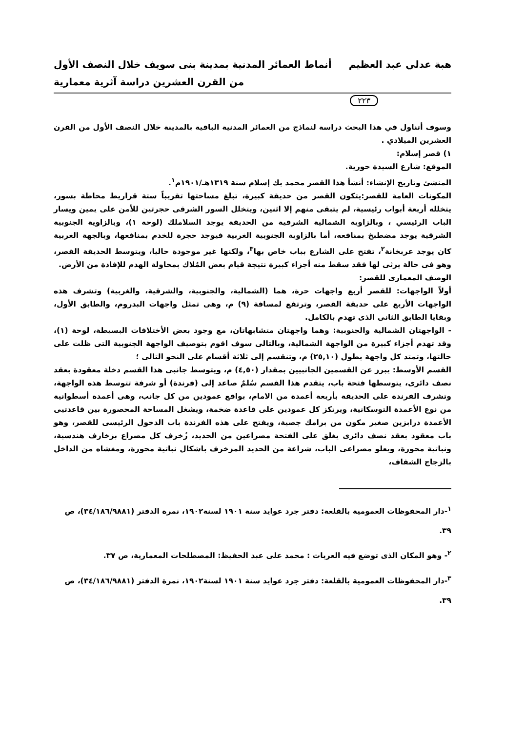هبة عدلي عبد العظيم أنماط العمائر المدنية بمدينة بنى سويف خلال النصف الأول
من القرن العشرين دراسة آثرية معمارية
٢٢٣
وسوف أتناول في هذا البحث دراسة لنماذج من العمائر المدنية الباقية بالمدينة خلال النصف الأول من القرن العشرين الميلادي .
١) قصر إسلام:
الموقع: شارع السيدة حورية.
المنشئ وتاريخ الإنشاء: أنشأ هذا القصر محمد بك إسلام سنة ١٣١٩هـ/١٩٠١م<sup>١</sup>.
المكونات العامة للقصر:يتكون القصر من حديقة كبيرة، تبلغ مساحتها تقريباً ستة قراريط محاطة بسور، يتخلله أربعة أبواب رئيسية، لم يتبقى منهم إلا اثنين، ويتخلل السور الشرقى حجرتين للأمن على يمين ويسار الباب الرئيسي ، وبالزاوية الشمالية الشرقية من الحديقة يوجد السلاملك (لوحة ١)، وبالزاوية الجنوبية الشرقية يوجد مضطبخ بمنافعه، أما بالزاوية الجنوبية الغربية فيوجد حجرة للخدم بمنافعها، وبالجهة الغربية كان يوجد عربخانة<sup>٢</sup>، تفتح على الشارع بباب خاص بها<sup>٣</sup>، ولكنها غير موجودة حاليا، ويتوسط الحديقة القصر، وهو فى حالة يرثى لها فقد سقط منه أجزاء كبيرة نتيجة قيام بعض المُلاك بمحاولة الهدم للإفادة من الأرض.
الوصف المعمارى للقصر:
أولاً الواجهات: للقصر أربع واجهات حرة، هما (الشمالية، والجنوبية، والشرقية، والغربية) وتشرف هذه الواجهات الأربع على حديقة القصر، وترتفع لمسافة (٩) م، وهى تمثل واجهات البدروم، والطابق الأول، وبقايا الطابق الثانى الذى تهدم بالكامل.
- الواجهتان الشمالية والجنوبية: وهما واجهتان متشابهاتان، مع وجود بعض الأختلافات البسيطة، لوحة (١)، وقد تهدم أجزاء كبيرة من الواجهة الشمالية، وبالتالى سوف اقوم بتوصيف الواجهة الجنوبية التى ظلت على حالتها، وتمتد كل واجهة بطول (٢٥,١٠) م، وتنقسم إلى ثلاثة أقسام على النحو التالى ؛
القسم الأوسط: يبرز عن القسمين الجانبيين بمقدار (٤,٥٠) م، ويتوسط جانبى هذا القسم دخلة معقودة بعقد نصف دائرى، يتوسطها فتحة باب، يتقدم هذا القسم سُلمٌ صاعد إلى (فرندة) أو شرفة تتوسط هذه الواجهة، وتشرف الفرندة على الحديقة بأربعة أعمدة من الامام، بواقع عمودين من كل جانب، وهى أعمدة أسطوانية من نوع الأعمدة التوسكانية، ويرتكز كل عمودين على قاعدة ضخمة، ويشغل المساحة المحصورة بين قاعدتيى الأعمدة درابزين صغير مكون من برامك جصية، ويفتح على هذه الفرندة باب الدخول الرئيسى للقصر، وهو باب معقود بعقد نصف دائرى يغلق على الفتحة مصراعين من الحديد، زُخرف كل مصراع بزخارف هندسية، ونباتية محورة، ويعلو مصراعى الباب، شراعة من الحديد المزخرف باشكال نباتية محورة، ومغشاه من الداخل بالزجاج الشفاف،
<sup>١</sup>-دار المحفوظات العمومية بالقلعة: دفتر جرد عوايد سنة ١٩٠١ لسنة١٩٠٢، نمرة الدفتر (٣٤/١٨٦/٩٨٨١)، ص ٣٩.
<sup>٢</sup>- وهو المكان الذى توضع فيه العربات : محمد على عبد الحفيظ: المصطلحات المعمارية، ص ٣٧.
<sup>٣</sup>-دار المحفوظات العمومية بالقلعة: دفتر جرد عوايد سنة ١٩٠١ لسنة١٩٠٢، نمرة الدفتر (٣٤/١٨٦/٩٨٨١)، ص ٣٩.